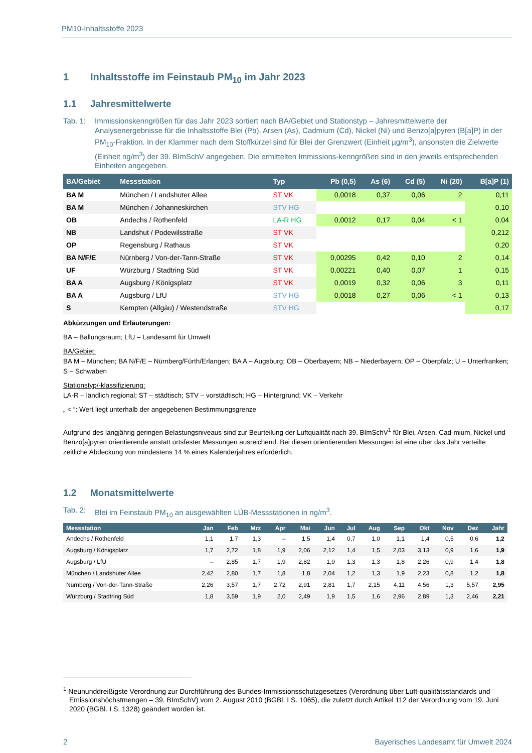PM10-Inhaltsstoffe 2023
1 Inhaltsstoffe im Feinstaub PM<sub>10</sub> im Jahr 2023
1.1 Jahresmittelwerte
Tab. 1: Immissionskenngrößen für das Jahr 2023 sortiert nach BA/Gebiet und Stationstyp – Jahresmittelwerte der Analysenergebnisse für die Inhaltsstoffe Blei (Pb), Arsen (As), Cadmium (Cd), Nickel (Ni) und Benzo[a]pyren (B[a]P) in der PM<sub>10</sub>-Fraktion. In der Klammer nach dem Stoffkürzel sind für Blei der Grenzwert (Einheit µg/m<sup>3</sup>), ansonsten die Zielwerte (Einheit ng/m<sup>3</sup>) der 39. BImSchV angegeben. Die ermittelten Immissions-kenngrößen sind in den jeweils entsprechenden Einheiten angegeben.
| BA/Gebiet | Messstation | Typ | Pb (0,5) | As (6) | Cd (5) | Ni (20) | B[a]P (1) |
| --- | --- | --- | --- | --- | --- | --- | --- |
| BA M | München / Landshuter Allee | ST VK | 0,0018 | 0,37 | 0,06 | 2 | 0,11 |
| BA M | München / Johanneskirchen | STV HG | | | | | 0,10 |
| OB | Andechs / Rothenfeld | LA-R HG | 0,0012 | 0,17 | 0,04 | < 1 | 0,04 |
| NB | Landshut / Podewilsstraße | ST VK | | | | | 0,212 |
| OP | Regensburg / Rathaus | ST VK | | | | | 0,20 |
| BA N/F/E | Nürnberg / Von-der-Tann-Straße | ST VK | 0,00295 | 0,42 | 0,10 | 2 | 0,14 |
| UF | Würzburg / Stadtring Süd | ST VK | 0,00221 | 0,40 | 0,07 | 1 | 0,15 |
| BA A | Augsburg / Königsplatz | ST VK | 0,0019 | 0,32 | 0,06 | 3 | 0,11 |
| BA A | Augsburg / LfU | STV HG | 0,0018 | 0,27 | 0,06 | < 1 | 0,13 |
| S | Kempten (Allgäu) / Westendstraße | STV HG | | | | | 0,17 |
Abkürzungen und Erläuterungen:
BA – Ballungsraum; LfU – Landesamt für Umwelt
BA/Gebiet:
BA M – München; BA N/F/E – Nürnberg/Fürth/Erlangen; BA A – Augsburg; OB – Oberbayern; NB – Niederbayern; OP – Oberpfalz; U – Unterfranken; S – Schwaben
Stationstyp/-klassifizierung:
LA-R – ländlich regional; ST – städtisch; STV – vorstädtisch; HG – Hintergrund; VK – Verkehr
„ < “: Wert liegt unterhalb der angegebenen Bestimmungsgrenze
Aufgrund des langjährig geringen Belastungsniveaus sind zur Beurteilung der Luftqualität nach 39. BImSchV<sup>1</sup> für Blei, Arsen, Cad-mium, Nickel und Benzo[a]pyren orientierende anstatt ortsfester Messungen ausreichend. Bei diesen orientierenden Messungen ist eine über das Jahr verteilte zeitliche Abdeckung von mindestens 14 % eines Kalenderjahres erforderlich.
1.2 Monatsmittelwerte
Tab. 2: Blei im Feinstaub PM<sub>10</sub> an ausgewählten LÜB-Messstationen in ng/m<sup>3</sup>.
| Messstation | Jan | Feb | Mrz | Apr | Mai | Jun | Jul | Aug | Sep | Okt | Nov | Dez | Jahr |
| --- | --- | --- | --- | --- | --- | --- | --- | --- | --- | --- | --- | --- | --- |
| Andechs / Rothenfeld | 1,1 | 1,7 | 1,3 | – | 1,5 | 1,4 | 0,7 | 1,0 | 1,1 | 1,4 | 0,5 | 0,6 | 1,2 |
| Augsburg / Königsplatz | 1,7 | 2,72 | 1,8 | 1,9 | 2,06 | 2,12 | 1,4 | 1,5 | 2,03 | 3,13 | 0,9 | 1,6 | 1,9 |
| Augsburg / LfU | – | 2,85 | 1,7 | 1,9 | 2,82 | 1,9 | 1,3 | 1,3 | 1,8 | 2,26 | 0,9 | 1,4 | 1,8 |
| München / Landshuter Allee | 2,42 | 2,80 | 1,7 | 1,8 | 1,8 | 2,04 | 1,2 | 1,3 | 1,9 | 2,23 | 0,8 | 1,2 | 1,8 |
| Nürnberg / Von-der-Tann-Straße | 2,26 | 3,57 | 1,7 | 2,72 | 2,91 | 2,81 | 1,7 | 2,15 | 4,11 | 4,56 | 1,3 | 5,57 | 2,95 |
| Würzburg / Stadtring Süd | 1,8 | 3,59 | 1,9 | 2,0 | 2,49 | 1,9 | 1,5 | 1,6 | 2,96 | 2,89 | 1,3 | 2,46 | 2,21 |
<sup>1</sup> Neununddreißigste Verordnung zur Durchführung des Bundes-Immissionsschutzgesetzes (Verordnung über Luft-qualitätsstandards und Emissionshöchstmengen – 39. BImSchV) vom 2. August 2010 (BGBl. I S. 1065), die zuletzt durch Artikel 112 der Verordnung vom 19. Juni 2020 (BGBl. I S. 1328) geändert worden ist.
2 Bayerisches Landesamt für Umwelt 2024